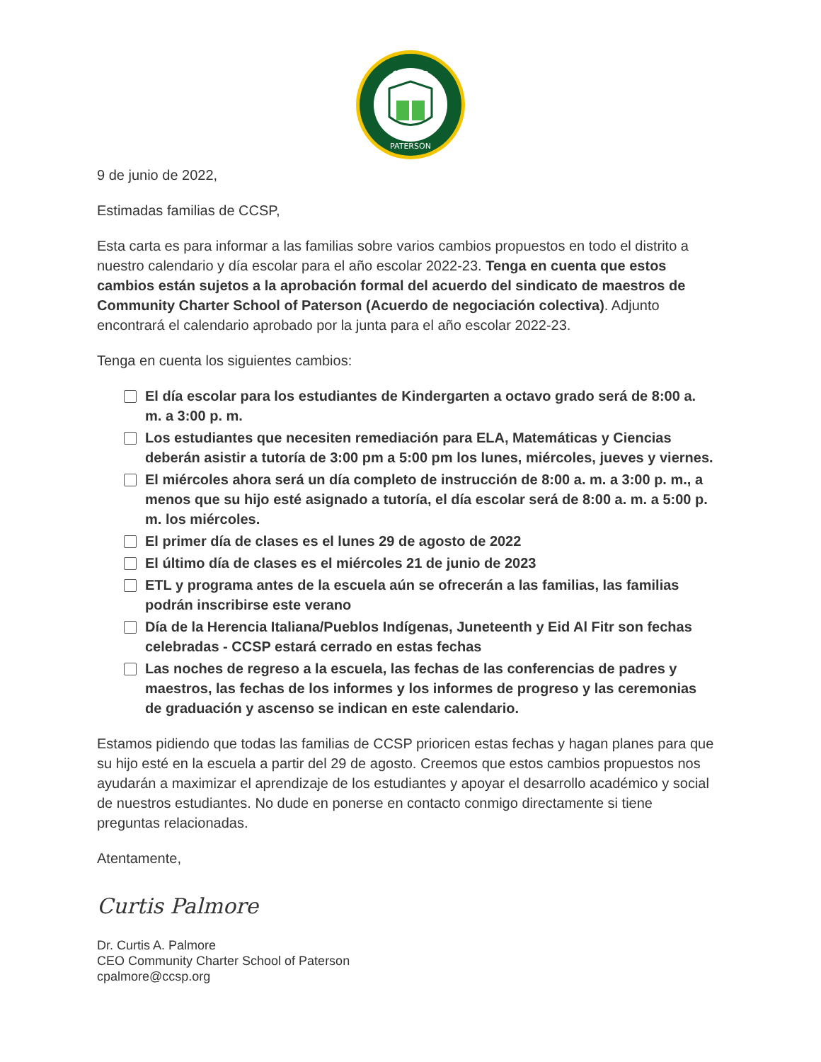CHARTER
PATERSON
9 de junio de 2022,
Estimadas familias de CCSP,
Esta carta es para informar a las familias sobre varios cambios propuestos en todo el distrito a nuestro calendario y día escolar para el año escolar 2022-23. Tenga en cuenta que estos cambios están sujetos a la aprobación formal del acuerdo del sindicato de maestros de Community Charter School of Paterson (Acuerdo de negociación colectiva). Adjunto encontrará el calendario aprobado por la junta para el año escolar 2022-23.
Tenga en cuenta los siguientes cambios:
El día escolar para los estudiantes de Kindergarten a octavo grado será de 8:00 a. m. a 3:00 p. m.
Los estudiantes que necesiten remediación para ELA, Matemáticas y Ciencias deberán asistir a tutoría de 3:00 pm a 5:00 pm los lunes, miércoles, jueves y viernes.
El miércoles ahora será un día completo de instrucción de 8:00 a. m. a 3:00 p. m., a menos que su hijo esté asignado a tutoría, el día escolar será de 8:00 a. m. a 5:00 p. m. los miércoles.
El primer día de clases es el lunes 29 de agosto de 2022
El último día de clases es el miércoles 21 de junio de 2023
ETL y programa antes de la escuela aún se ofrecerán a las familias, las familias podrán inscribirse este verano
Día de la Herencia Italiana/Pueblos Indígenas, Juneteenth y Eid Al Fitr son fechas celebradas - CCSP estará cerrado en estas fechas
Las noches de regreso a la escuela, las fechas de las conferencias de padres y maestros, las fechas de los informes y los informes de progreso y las ceremonias de graduación y ascenso se indican en este calendario.
Estamos pidiendo que todas las familias de CCSP prioricen estas fechas y hagan planes para que su hijo esté en la escuela a partir del 29 de agosto. Creemos que estos cambios propuestos nos ayudarán a maximizar el aprendizaje de los estudiantes y apoyar el desarrollo académico y social de nuestros estudiantes. No dude en ponerse en contacto conmigo directamente si tiene preguntas relacionadas.
Atentamente,
Curtis Palmore
Dr. Curtis A. Palmore
CEO Community Charter School of Paterson
cpalmore@ccsp.org